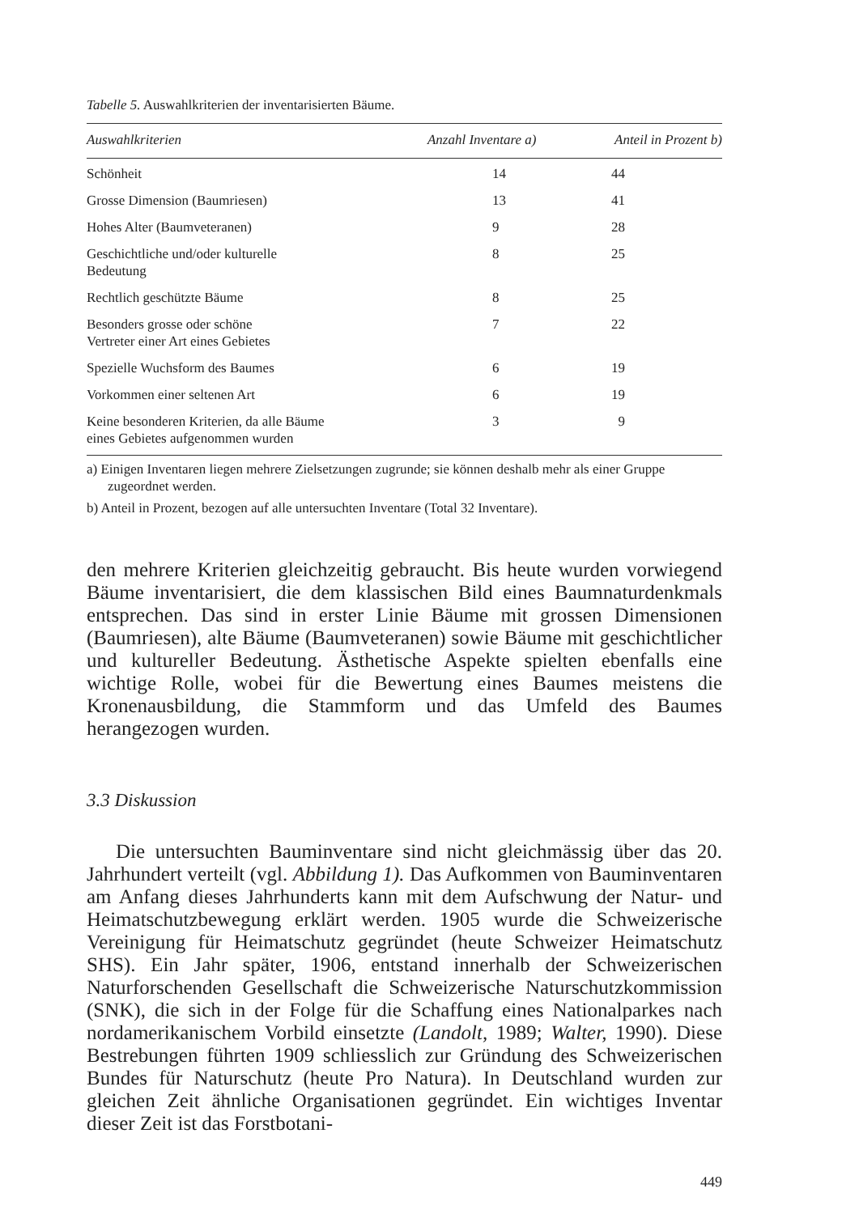Tabelle 5. Auswahlkriterien der inventarisierten Bäume.
| Auswahlkriterien | Anzahl Inventare a) | Anteil in Prozent b) |
| --- | --- | --- |
| Schönheit | 14 | 44 |
| Grosse Dimension (Baumriesen) | 13 | 41 |
| Hohes Alter (Baumveteranen) | 9 | 28 |
| Geschichtliche und/oder kulturelle Bedeutung | 8 | 25 |
| Rechtlich geschützte Bäume | 8 | 25 |
| Besonders grosse oder schöne Vertreter einer Art eines Gebietes | 7 | 22 |
| Spezielle Wuchsform des Baumes | 6 | 19 |
| Vorkommen einer seltenen Art | 6 | 19 |
| Keine besonderen Kriterien, da alle Bäume eines Gebietes aufgenommen wurden | 3 | 9 |
a) Einigen Inventaren liegen mehrere Zielsetzungen zugrunde; sie können deshalb mehr als einer Gruppe zugeordnet werden.
b) Anteil in Prozent, bezogen auf alle untersuchten Inventare (Total 32 Inventare).
den mehrere Kriterien gleichzeitig gebraucht. Bis heute wurden vorwiegend Bäume inventarisiert, die dem klassischen Bild eines Baumnaturdenkmals entsprechen. Das sind in erster Linie Bäume mit grossen Dimensionen (Baumriesen), alte Bäume (Baumveteranen) sowie Bäume mit geschichtlicher und kultureller Bedeutung. Ästhetische Aspekte spielten ebenfalls eine wichtige Rolle, wobei für die Bewertung eines Baumes meistens die Kronenausbildung, die Stammform und das Umfeld des Baumes herangezogen wurden.
3.3 Diskussion
Die untersuchten Bauminventare sind nicht gleichmässig über das 20. Jahrhundert verteilt (vgl. Abbildung 1). Das Aufkommen von Bauminventaren am Anfang dieses Jahrhunderts kann mit dem Aufschwung der Natur- und Heimatschutzbewegung erklärt werden. 1905 wurde die Schweizerische Vereinigung für Heimatschutz gegründet (heute Schweizer Heimatschutz SHS). Ein Jahr später, 1906, entstand innerhalb der Schweizerischen Naturforschenden Gesellschaft die Schweizerische Naturschutzkommission (SNK), die sich in der Folge für die Schaffung eines Nationalparkes nach nordamerikanischem Vorbild einsetzte (Landolt, 1989; Walter, 1990). Diese Bestrebungen führten 1909 schliesslich zur Gründung des Schweizerischen Bundes für Naturschutz (heute Pro Natura). In Deutschland wurden zur gleichen Zeit ähnliche Organisationen gegründet. Ein wichtiges Inventar dieser Zeit ist das Forstbotani-
449